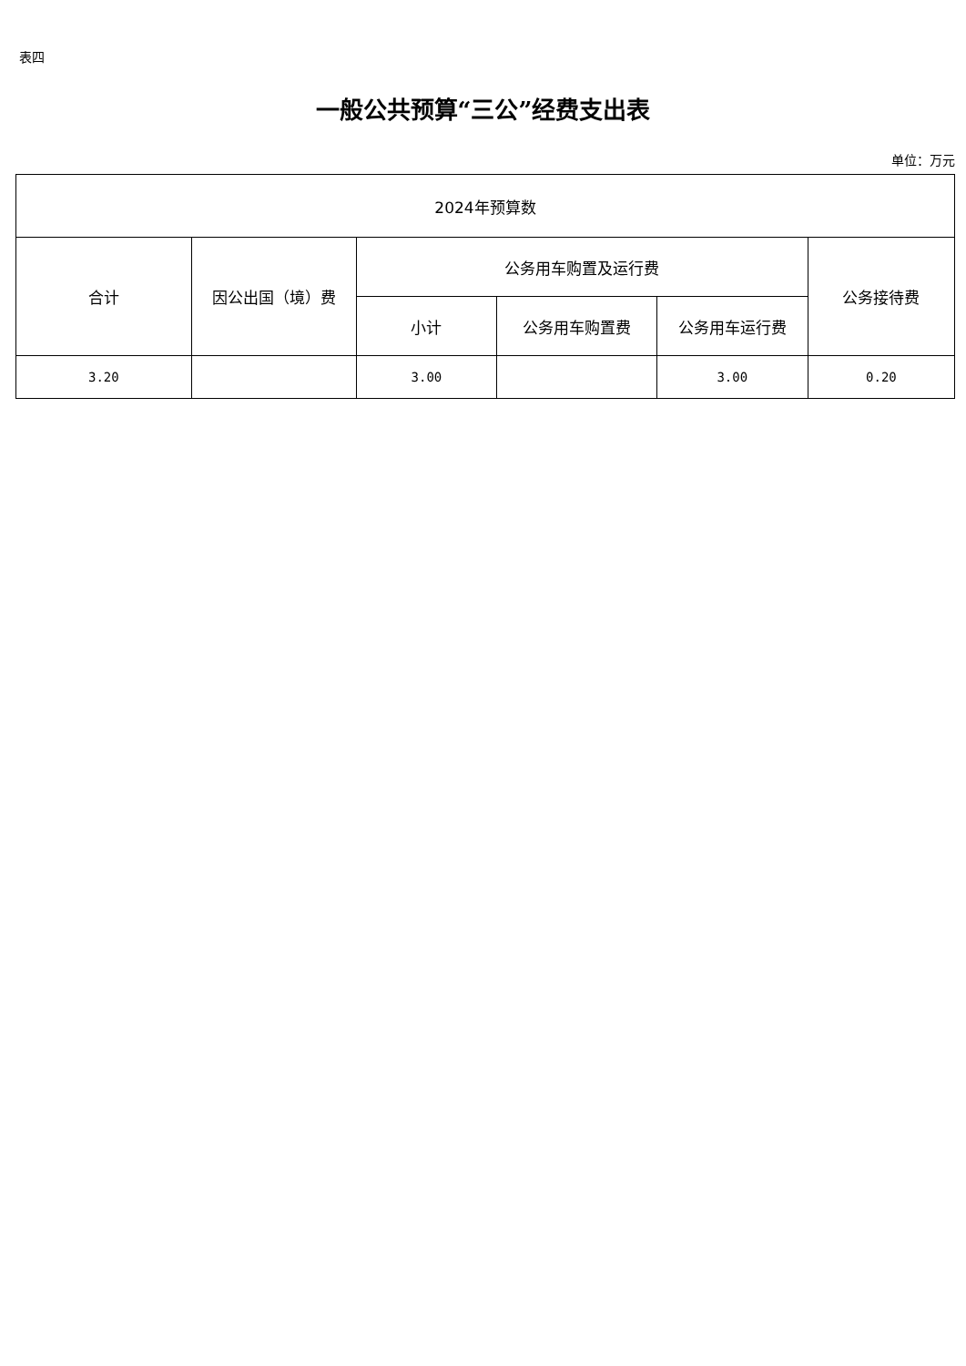表四
一般公共预算“三公”经费支出表
单位：万元
| 2024年预算数 | | | | | |
| --- | --- | --- | --- | --- | --- |
| 合计 | 因公出国（境）费 | 公务用车购置及运行费 | | | 公务接待费 |
| | | 小计 | 公务用车购置费 | 公务用车运行费 | |
| 3.20 | | 3.00 | | 3.00 | 0.20 |